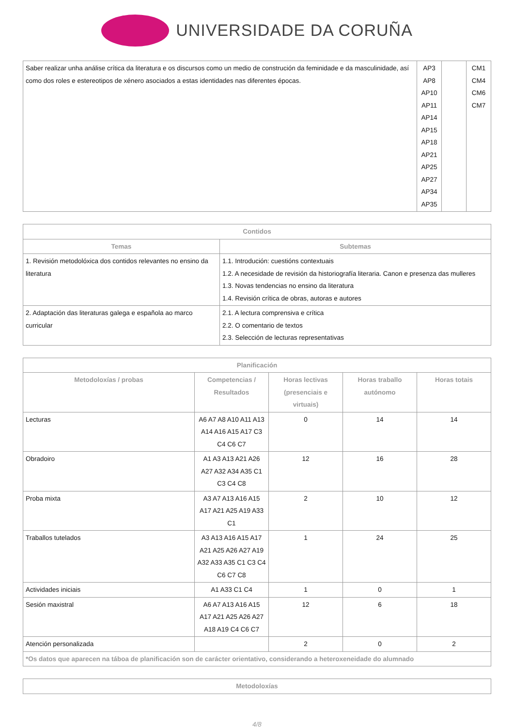UNIVERSIDADE DA CORUÑA
| Saber realizar unha análise crítica da literatura e os discursos como un medio de construción da feminidade e da masculinidade, así como dos roles e estereotipos de xénero asociados a estas identidades nas diferentes épocas. | AP3 AP8 AP10 AP11 AP14 AP15 AP18 AP21 AP25 AP27 AP34 AP35 | | CM1 CM4 CM6 CM7 |
| Contidos | |
| --- | --- |
| Temas | Subtemas |
| 1. Revisión metodolóxica dos contidos relevantes no ensino da literatura | 1.1. Introdución: cuestións contextuais 1.2. A necesidade de revisión da historiografía literaria. Canon e presenza das mulleres 1.3. Novas tendencias no ensino da literatura 1.4. Revisión crítica de obras, autoras e autores |
| 2. Adaptación das literaturas galega e española ao marco curricular | 2.1. A lectura comprensiva e crítica 2.2. O comentario de textos 2.3. Selección de lecturas representativas |
| Planificación | | | | |
| --- | --- | --- | --- | --- |
| Metodoloxías / probas | Competencias / Resultados | Horas lectivas (presenciais e virtuais) | Horas traballo autónomo | Horas totais |
| Lecturas | A6 A7 A8 A10 A11 A13 A14 A16 A15 A17 C3 C4 C6 C7 | 0 | 14 | 14 |
| Obradoiro | A1 A3 A13 A21 A26 A27 A32 A34 A35 C1 C3 C4 C8 | 12 | 16 | 28 |
| Proba mixta | A3 A7 A13 A16 A15 A17 A21 A25 A19 A33 C1 | 2 | 10 | 12 |
| Traballos tutelados | A3 A13 A16 A15 A17 A21 A25 A26 A27 A19 A32 A33 A35 C1 C3 C4 C6 C7 C8 | 1 | 24 | 25 |
| Actividades iniciais | A1 A33 C1 C4 | 1 | 0 | 1 |
| Sesión maxistral | A6 A7 A13 A16 A15 A17 A21 A25 A26 A27 A18 A19 C4 C6 C7 | 12 | 6 | 18 |
| Atención personalizada | | 2 | 0 | 2 |
| *Os datos que aparecen na táboa de planificación son de carácter orientativo, considerando a heteroxeneidade do alumnado | | | | |
| Metodoloxías |
| --- |
4/8